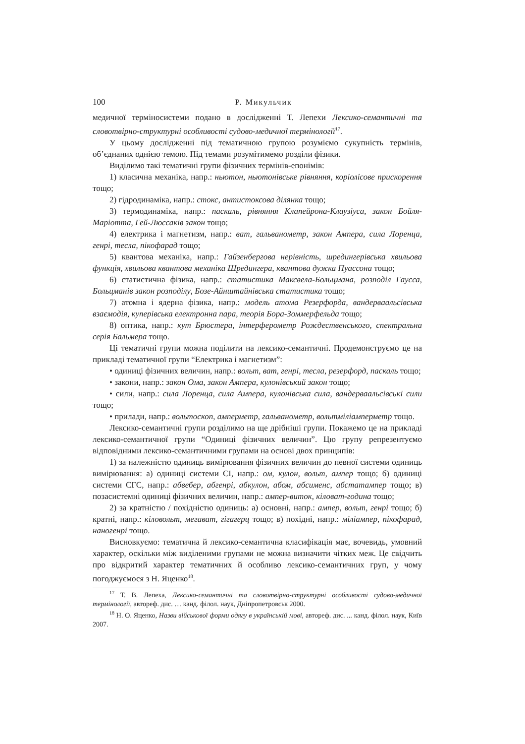100 Р. Микульчик
медичної терміносистеми подано в дослідженні Т. Лепехи Лексико-семантичні та словотвірно-структурні особливості судово-медичної термінології<sup>17</sup>.
У цьому дослідженні під тематичною групою розуміємо сукупність термінів, об’єднаних однією темою. Під темами розумітимемо розділи фізики.
Виділимо такі тематичні групи фізичних термінів-епонімів:
1) класична механіка, напр.: ньютон, ньютонівське рівняння, коріолісове прискорення тощо;
2) гідродинаміка, напр.: стокс, антистоксова ділянка тощо;
3) термодинаміка, напр.: паскаль, рівняння Клапейрона-Клаузіуса, закон Бойля-Маріотта, Гей-Люссаків закон тощо;
4) електрика і магнетизм, напр.: ват, гальванометр, закон Ампера, сила Лоренца, генрі, тесла, пікофарад тощо;
5) квантова механіка, напр.: Гайзенбергова нерівність, шредингерівська хвильова функція, хвильова квантова механіка Шредингера, квантова дужка Пуассона тощо;
6) статистична фізика, напр.: статистика Максвела-Больцмана, розподіл Гаусса, Больцманів закон розподілу, Бозе-Айнштайнівська статистика тощо;
7) атомна і ядерна фізика, напр.: модель атома Резерфорда, вандерваальсівська взаємодія, куперівська електронна пара, теорія Бора-Зоммерфельда тощо;
8) оптика, напр.: кут Брюстера, інтерферометр Рождественського, спектральна серія Бальмера тощо.
Ці тематичні групи можна поділити на лексико-семантичні. Продемонструємо це на прикладі тематичної групи “Електрика і магнетизм”:
• одиниці фізичних величин, напр.: вольт, ват, генрі, тесла, резерфорд, паскаль тощо;
• закони, напр.: закон Ома, закон Ампера, кулонівський закон тощо;
• сили, напр.: сила Лоренца, сила Ампера, кулонівська сила, вандерваальсівські сили тощо;
• прилади, напр.: вольтоскоп, амперметр, гальванометр, вольтміліамперметр тощо.
Лексико-семантичні групи розділимо на ще дрібніші групи. Покажемо це на прикладі лексико-семантичної групи “Одиниці фізичних величин”. Цю групу репрезентуємо відповідними лексико-семантичними групами на основі двох принципів:
1) за належністю одиниць вимірювання фізичних величин до певної системи одиниць вимірювання: а) одиниці системи СІ, напр.: ом, кулон, вольт, ампер тощо; б) одиниці системи СГС, напр.: абвебер, абгенрі, абкулон, абом, абсименс, абстатампер тощо; в) позасистемні одиниці фізичних величин, напр.: ампер-виток, кіловат-година тощо;
2) за кратністю / похідністю одиниць: а) основні, напр.: ампер, вольт, генрі тощо; б) кратні, напр.: кіловольт, мегават, гігагерц тощо; в) похідні, напр.: міліампер, пікофарад, наногенрі тощо.
Висновкуємо: тематична й лексико-семантична класифікація має, вочевидь, умовний характер, оскільки між виділеними групами не можна визначити чітких меж. Це свідчить про відкритий характер тематичних й особливо лексико-семантичних груп, у чому погоджуємося з Н. Яценко<sup>18</sup>.
<sup>17</sup> Т. В. Лепеха, Лексико-семантичні та словотвірно-структурні особливості судово-медичної термінології, автореф. дис. … канд. філол. наук, Дніпропетровськ 2000.
<sup>18</sup> Н. О. Яценко, Назви військової форми одягу в українській мові, автореф. дис. ... канд. філол. наук, Київ 2007.